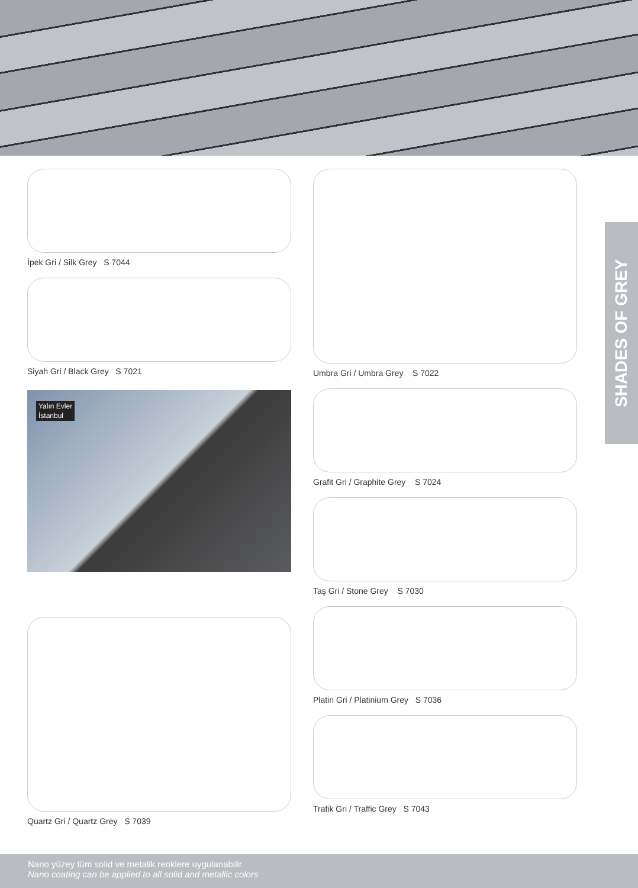İpek Gri / Silk Grey S 7044
Siyah Gri / Black Grey S 7021
Yalın Evler
İstanbul
Quartz Gri / Quartz Grey S 7039
Umbra Gri / Umbra Grey S 7022
Grafit Gri / Graphite Grey S 7024
Taş Gri / Stone Grey S 7030
Platin Gri / Platinium Grey S 7036
Trafik Gri / Traffic Grey S 7043
SHADES OF GREY
Nano yüzey tüm solid ve metalik renklere uygulanabilir.
Nano coating can be applied to all solid and metallic colors